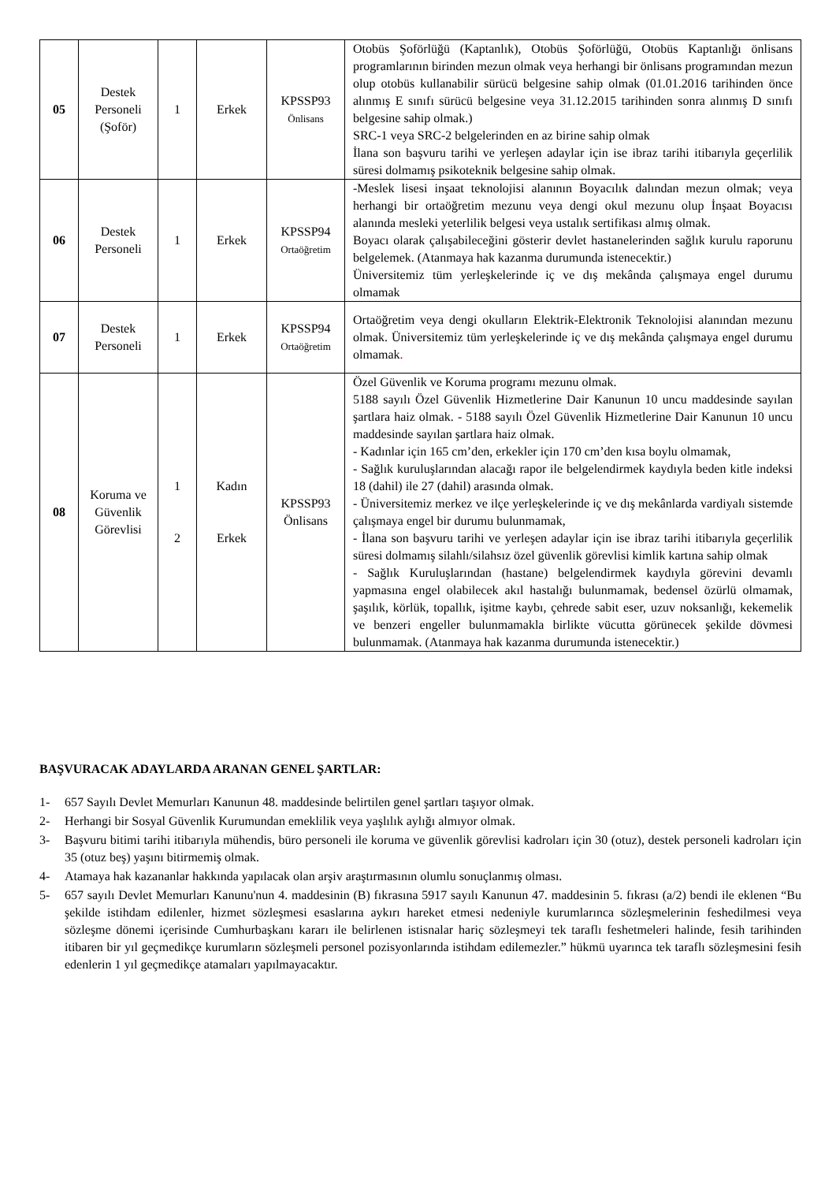| 05 | Destek Personeli (Şoför) | 1 | Erkek | KPSSP93 Önlisans | Otobüs Şoförlüğü (Kaptanlık), Otobüs Şoförlüğü, Otobüs Kaptanlığı önlisans programlarının birinden mezun olmak veya herhangi bir önlisans programından mezun olup otobüs kullanabilir sürücü belgesine sahip olmak (01.01.2016 tarihinden önce alınmış E sınıfı sürücü belgesine veya 31.12.2015 tarihinden sonra alınmış D sınıfı belgesine sahip olmak.) SRC-1 veya SRC-2 belgelerinden en az birine sahip olmak İlana son başvuru tarihi ve yerleşen adaylar için ise ibraz tarihi itibarıyla geçerlilik süresi dolmamış psikoteknik belgesine sahip olmak. |
| 06 | Destek Personeli | 1 | Erkek | KPSSP94 Ortaöğretim | -Meslek lisesi inşaat teknolojisi alanının Boyacılık dalından mezun olmak; veya herhangi bir ortaöğretim mezunu veya dengi okul mezunu olup İnşaat Boyacısı alanında mesleki yeterlilik belgesi veya ustalık sertifikası almış olmak. Boyacı olarak çalışabileceğini gösterir devlet hastanelerinden sağlık kurulu raporunu belgelemek. (Atanmaya hak kazanma durumunda istenecektir.) Üniversitemiz tüm yerleşkelerinde iç ve dış mekânda çalışmaya engel durumu olmamak |
| 07 | Destek Personeli | 1 | Erkek | KPSSP94 Ortaöğretim | Ortaöğretim veya dengi okulların Elektrik-Elektronik Teknolojisi alanından mezunu olmak. Üniversitemiz tüm yerleşkelerinde iç ve dış mekânda çalışmaya engel durumu olmamak . |
| 08 | Koruma ve Güvenlik Görevlisi | 1 2 | Kadın Erkek | KPSSP93 Önlisans | Özel Güvenlik ve Koruma programı mezunu olmak. 5188 sayılı Özel Güvenlik Hizmetlerine Dair Kanunun 10 uncu maddesinde sayılan şartlara haiz olmak. - 5188 sayılı Özel Güvenlik Hizmetlerine Dair Kanunun 10 uncu maddesinde sayılan şartlara haiz olmak. - Kadınlar için 165 cm’den, erkekler için 170 cm’den kısa boylu olmamak, - Sağlık kuruluşlarından alacağı rapor ile belgelendirmek kaydıyla beden kitle indeksi 18 (dahil) ile 27 (dahil) arasında olmak. - Üniversitemiz merkez ve ilçe yerleşkelerinde iç ve dış mekânlarda vardiyalı sistemde çalışmaya engel bir durumu bulunmamak, - İlana son başvuru tarihi ve yerleşen adaylar için ise ibraz tarihi itibarıyla geçerlilik süresi dolmamış silahlı/silahsız özel güvenlik görevlisi kimlik kartına sahip olmak - Sağlık Kuruluşlarından (hastane) belgelendirmek kaydıyla görevini devamlı yapmasına engel olabilecek akıl hastalığı bulunmamak, bedensel özürlü olmamak, şaşılık, körlük, topallık, işitme kaybı, çehrede sabit eser, uzuv noksanlığı, kekemelik ve benzeri engeller bulunmamakla birlikte vücutta görünecek şekilde dövmesi bulunmamak. (Atanmaya hak kazanma durumunda istenecektir.) |
BAŞVURACAK ADAYLARDA ARANAN GENEL ŞARTLAR:
1- 657 Sayılı Devlet Memurları Kanunun 48. maddesinde belirtilen genel şartları taşıyor olmak.
2- Herhangi bir Sosyal Güvenlik Kurumundan emeklilik veya yaşlılık aylığı almıyor olmak.
3- Başvuru bitimi tarihi itibarıyla mühendis, büro personeli ile koruma ve güvenlik görevlisi kadroları için 30 (otuz), destek personeli kadroları için 35 (otuz beş) yaşını bitirmemiş olmak.
4- Atamaya hak kazananlar hakkında yapılacak olan arşiv araştırmasının olumlu sonuçlanmış olması.
5- 657 sayılı Devlet Memurları Kanunu'nun 4. maddesinin (B) fıkrasına 5917 sayılı Kanunun 47. maddesinin 5. fıkrası (a/2) bendi ile eklenen “Bu şekilde istihdam edilenler, hizmet sözleşmesi esaslarına aykırı hareket etmesi nedeniyle kurumlarınca sözleşmelerinin feshedilmesi veya sözleşme dönemi içerisinde Cumhurbaşkanı kararı ile belirlenen istisnalar hariç sözleşmeyi tek taraflı feshetmeleri halinde, fesih tarihinden itibaren bir yıl geçmedikçe kurumların sözleşmeli personel pozisyonlarında istihdam edilemezler.” hükmü uyarınca tek taraflı sözleşmesini fesih edenlerin 1 yıl geçmedikçe atamaları yapılmayacaktır.